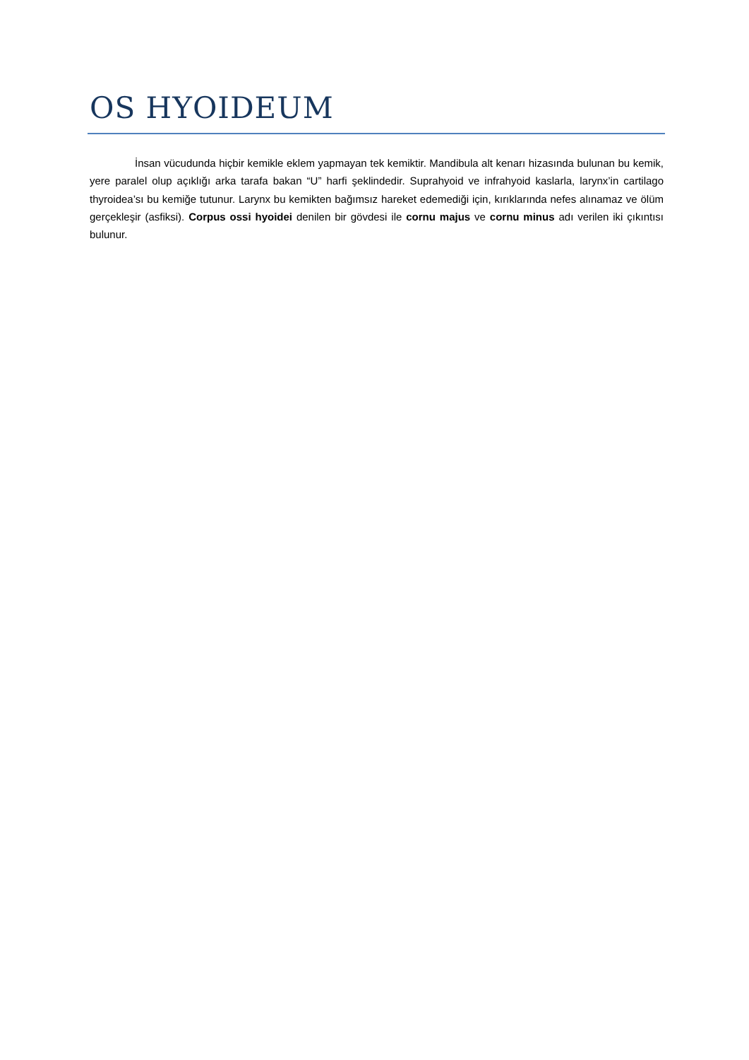OS HYOIDEUM
İnsan vücudunda hiçbir kemikle eklem yapmayan tek kemiktir. Mandibula alt kenarı hizasında bulunan bu kemik, yere paralel olup açıklığı arka tarafa bakan “U” harfi şeklindedir. Suprahyoid ve infrahyoid kaslarla, larynx’in cartilago thyroidea’sı bu kemiğe tutunur. Larynx bu kemikten bağımsız hareket edemediği için, kırıklarında nefes alınamaz ve ölüm gerçekleşir (asfiksi). Corpus ossi hyoidei denilen bir gövdesi ile cornu majus ve cornu minus adı verilen iki çıkıntısı bulunur.